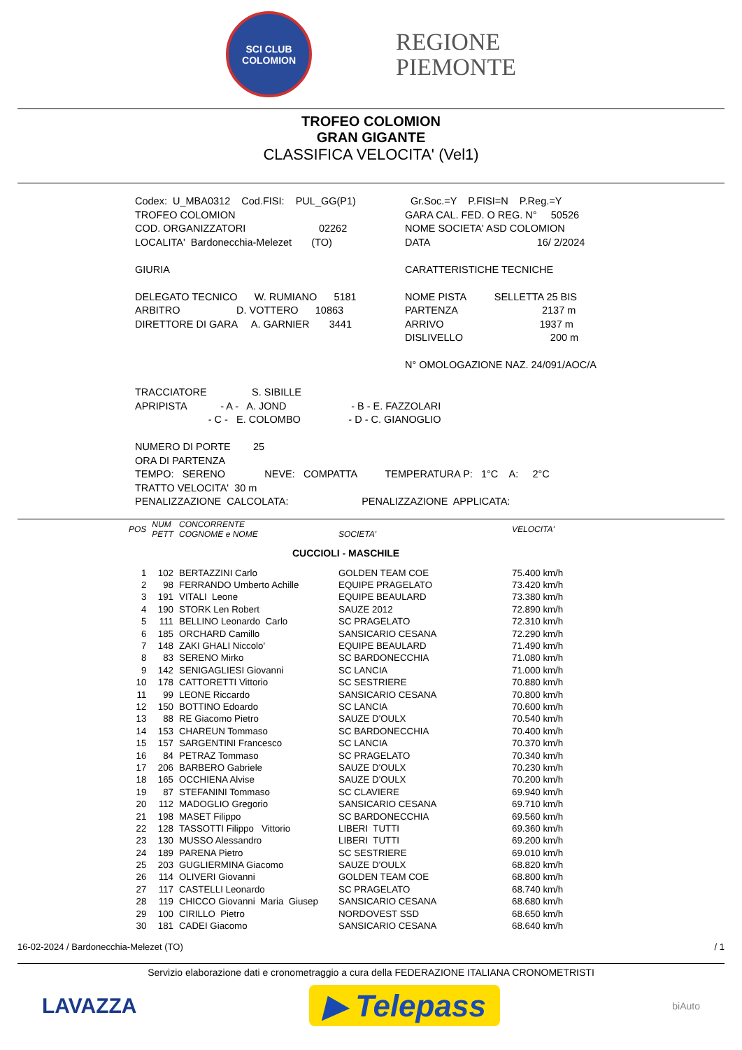SCI CLUB
COLOMION
REGIONE
PIEMONTE
TROFEO COLOMION
GRAN GIGANTE
CLASSIFICA VELOCITA' (Vel1)
| Codex: U_MBA0312 Cod.FISI: PUL_GG(P1) | Gr.Soc.=Y P.FISI=N P.Reg.=Y |
| TROFEO COLOMION | GARA CAL. FED. O REG. N° 50526 |
| COD. ORGANIZZATORI 02262 | NOME SOCIETA' ASD COLOMION |
| LOCALITA' Bardonecchia-Melezet (TO) | DATA 16/ 2/2024 |
| GIURIA | CARATTERISTICHE TECNICHE |
| DELEGATO TECNICO W. RUMIANO 5181 | NOME PISTA SELLETTA 25 BIS |
| ARBITRO D. VOTTERO 10863 | PARTENZA 2137 m |
| DIRETTORE DI GARA A. GARNIER 3441 | ARRIVO 1937 m |
| | DISLIVELLO 200 m |
| | N° OMOLOGAZIONE NAZ. 24/091/AOC/A |
TRACCIATORE S. SIBILLE APRIPISTA - A - A. JOND - B - E. FAZZOLARI - C - E. COLOMBO - D - C. GIANOGLIO NUMERO DI PORTE 25 ORA DI PARTENZA TEMPO: SERENO NEVE: COMPATTA TEMPERATURA P: 1°C A: 2°C TRATTO VELOCITA' 30 m PENALIZZAZIONE CALCOLATA: PENALIZZAZIONE APPLICATA:
| POS | NUM PETT | CONCORRENTE COGNOME e NOME | SOCIETA' | VELOCITA' |
| --- | --- | --- | --- | --- |
| CUCCIOLI - MASCHILE | | | | |
| 1 | 102 | BERTAZZINI Carlo | GOLDEN TEAM COE | 75.400 km/h |
| 2 | 98 | FERRANDO Umberto Achille | EQUIPE PRAGELATO | 73.420 km/h |
| 3 | 191 | VITALI Leone | EQUIPE BEAULARD | 73.380 km/h |
| 4 | 190 | STORK Len Robert | SAUZE 2012 | 72.890 km/h |
| 5 | 111 | BELLINO Leonardo Carlo | SC PRAGELATO | 72.310 km/h |
| 6 | 185 | ORCHARD Camillo | SANSICARIO CESANA | 72.290 km/h |
| 7 | 148 | ZAKI GHALI Niccolo' | EQUIPE BEAULARD | 71.490 km/h |
| 8 | 83 | SERENO Mirko | SC BARDONECCHIA | 71.080 km/h |
| 9 | 142 | SENIGAGLIESI Giovanni | SC LANCIA | 71.000 km/h |
| 10 | 178 | CATTORETTI Vittorio | SC SESTRIERE | 70.880 km/h |
| 11 | 99 | LEONE Riccardo | SANSICARIO CESANA | 70.800 km/h |
| 12 | 150 | BOTTINO Edoardo | SC LANCIA | 70.600 km/h |
| 13 | 88 | RE Giacomo Pietro | SAUZE D'OULX | 70.540 km/h |
| 14 | 153 | CHAREUN Tommaso | SC BARDONECCHIA | 70.400 km/h |
| 15 | 157 | SARGENTINI Francesco | SC LANCIA | 70.370 km/h |
| 16 | 84 | PETRAZ Tommaso | SC PRAGELATO | 70.340 km/h |
| 17 | 206 | BARBERO Gabriele | SAUZE D'OULX | 70.230 km/h |
| 18 | 165 | OCCHIENA Alvise | SAUZE D'OULX | 70.200 km/h |
| 19 | 87 | STEFANINI Tommaso | SC CLAVIERE | 69.940 km/h |
| 20 | 112 | MADOGLIO Gregorio | SANSICARIO CESANA | 69.710 km/h |
| 21 | 198 | MASET Filippo | SC BARDONECCHIA | 69.560 km/h |
| 22 | 128 | TASSOTTI Filippo Vittorio | LIBERI TUTTI | 69.360 km/h |
| 23 | 130 | MUSSO Alessandro | LIBERI TUTTI | 69.200 km/h |
| 24 | 189 | PARENA Pietro | SC SESTRIERE | 69.010 km/h |
| 25 | 203 | GUGLIERMINA Giacomo | SAUZE D'OULX | 68.820 km/h |
| 26 | 114 | OLIVERI Giovanni | GOLDEN TEAM COE | 68.800 km/h |
| 27 | 117 | CASTELLI Leonardo | SC PRAGELATO | 68.740 km/h |
| 28 | 119 | CHICCO Giovanni Maria Giusep | SANSICARIO CESANA | 68.680 km/h |
| 29 | 100 | CIRILLO Pietro | NORDOVEST SSD | 68.650 km/h |
| 30 | 181 | CADEI Giacomo | SANSICARIO CESANA | 68.640 km/h |
16-02-2024 / Bardonecchia-Melezet (TO) / 1
Servizio elaborazione dati e cronometraggio a cura della FEDERAZIONE ITALIANA CRONOMETRISTI
LAVAZZA
▶ Telepass
biAuto